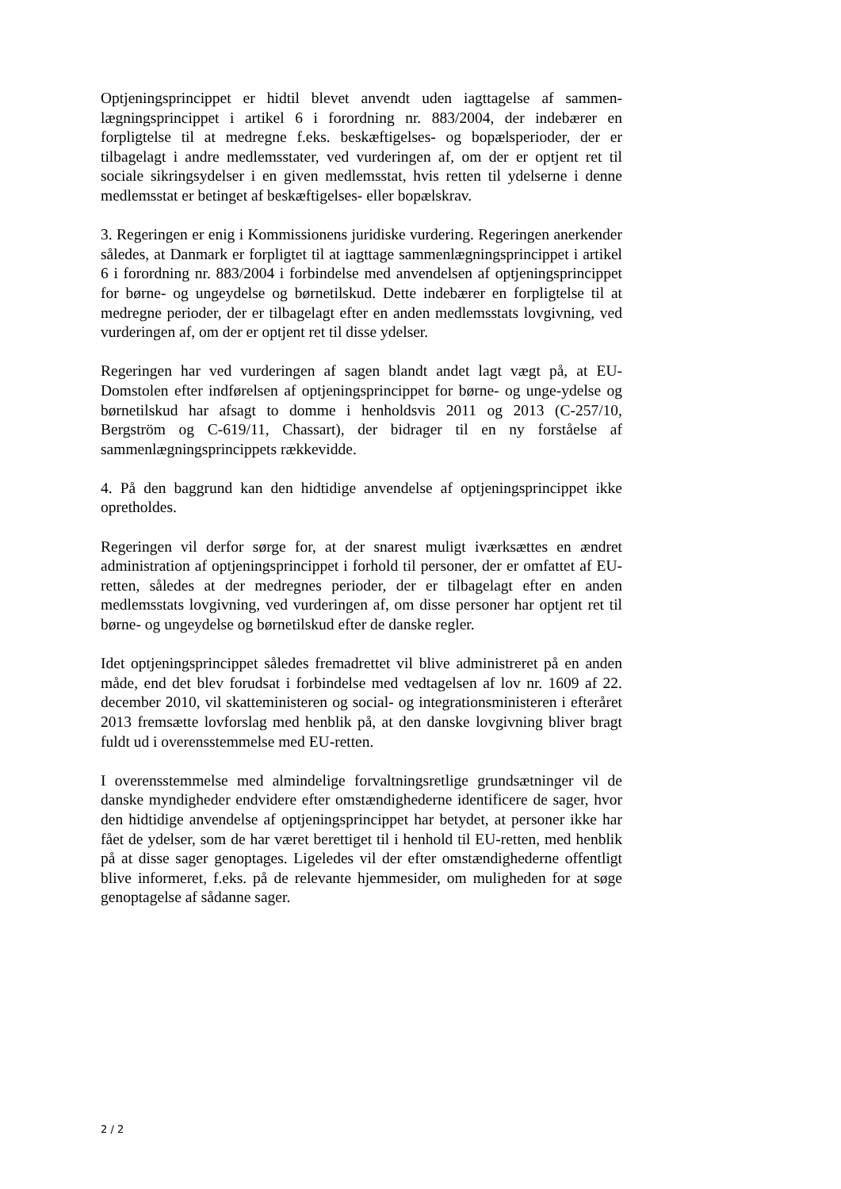Optjeningsprincippet er hidtil blevet anvendt uden iagttagelse af sammen-lægningsprincippet i artikel 6 i forordning nr. 883/2004, der indebærer en forpligtelse til at medregne f.eks. beskæftigelses- og bopælsperioder, der er tilbagelagt i andre medlemsstater, ved vurderingen af, om der er optjent ret til sociale sikringsydelser i en given medlemsstat, hvis retten til ydelserne i denne medlemsstat er betinget af beskæftigelses- eller bopælskrav.
3. Regeringen er enig i Kommissionens juridiske vurdering. Regeringen anerkender således, at Danmark er forpligtet til at iagttage sammenlægningsprincippet i artikel 6 i forordning nr. 883/2004 i forbindelse med anvendelsen af optjeningsprincippet for børne- og ungeydelse og børnetilskud. Dette indebærer en forpligtelse til at medregne perioder, der er tilbagelagt efter en anden medlemsstats lovgivning, ved vurderingen af, om der er optjent ret til disse ydelser.
Regeringen har ved vurderingen af sagen blandt andet lagt vægt på, at EU-Domstolen efter indførelsen af optjeningsprincippet for børne- og unge-ydelse og børnetilskud har afsagt to domme i henholdsvis 2011 og 2013 (C-257/10, Bergström og C-619/11, Chassart), der bidrager til en ny forståelse af sammenlægningsprincippets rækkevidde.
4. På den baggrund kan den hidtidige anvendelse af optjeningsprincippet ikke opretholdes.
Regeringen vil derfor sørge for, at der snarest muligt iværksættes en ændret administration af optjeningsprincippet i forhold til personer, der er omfattet af EU-retten, således at der medregnes perioder, der er tilbagelagt efter en anden medlemsstats lovgivning, ved vurderingen af, om disse personer har optjent ret til børne- og ungeydelse og børnetilskud efter de danske regler.
Idet optjeningsprincippet således fremadrettet vil blive administreret på en anden måde, end det blev forudsat i forbindelse med vedtagelsen af lov nr. 1609 af 22. december 2010, vil skatteministeren og social- og integrationsministeren i efteråret 2013 fremsætte lovforslag med henblik på, at den danske lovgivning bliver bragt fuldt ud i overensstemmelse med EU-retten.
I overensstemmelse med almindelige forvaltningsretlige grundsætninger vil de danske myndigheder endvidere efter omstændighederne identificere de sager, hvor den hidtidige anvendelse af optjeningsprincippet har betydet, at personer ikke har fået de ydelser, som de har været berettiget til i henhold til EU-retten, med henblik på at disse sager genoptages. Ligeledes vil der efter omstændighederne offentligt blive informeret, f.eks. på de relevante hjemmesider, om muligheden for at søge genoptagelse af sådanne sager.
2 / 2